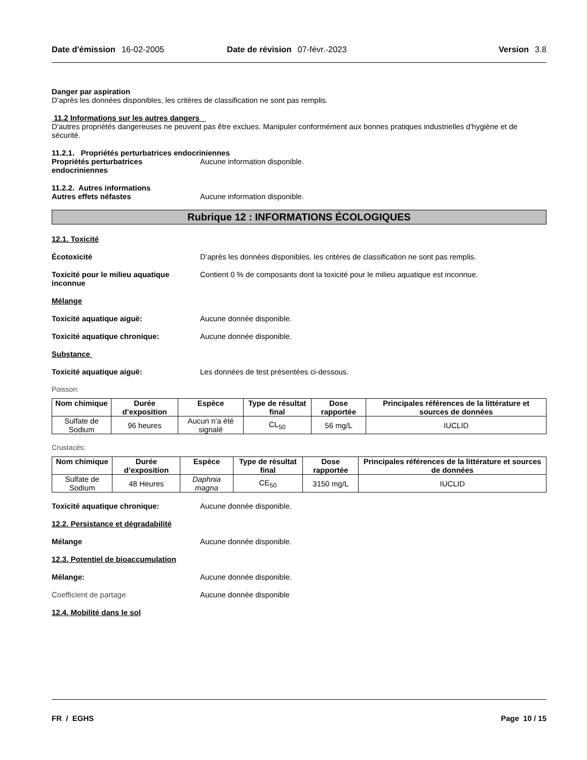Date d'émission 16-02-2005 Date de révision 07-févr.-2023 Version 3.8
Danger par aspiration
D’après les données disponibles, les critères de classification ne sont pas remplis.
11.2 Informations sur les autres dangers
D'autres propriétés dangereuses ne peuvent pas être exclues. Manipuler conformément aux bonnes pratiques industrielles d'hygiène et de sécurité.
11.2.1. Propriétés perturbatrices endocriniennes
Propriétés perturbatrices endocriniennes Aucune information disponible.
11.2.2. Autres informations
Autres effets néfastes Aucune information disponible.
Rubrique 12 : INFORMATIONS ÉCOLOGIQUES
12.1. Toxicité
Écotoxicité D’après les données disponibles, les critères de classification ne sont pas remplis.
Toxicité pour le milieu aquatique inconnue Contient 0 % de composants dont la toxicité pour le milieu aquatique est inconnue.
Mélange
Toxicité aquatique aiguë: Aucune donnée disponible.
Toxicité aquatique chronique: Aucune donnée disponible.
Substance
Toxicité aquatique aiguë: Les données de test présentées ci-dessous.
Poisson:
| Nom chimique | Durée d’exposition | Espèce | Type de résultat final | Dose rapportée | Principales références de la littérature et sources de données |
| --- | --- | --- | --- | --- | --- |
| Sulfate de Sodium | 96 heures | Aucun n'a été signalé | CL<sub>50</sub> | 56 mg/L | IUCLID |
Crustacés:
| Nom chimique | Durée d’exposition | Espèce | Type de résultat final | Dose rapportée | Principales références de la littérature et sources de données |
| --- | --- | --- | --- | --- | --- |
| Sulfate de Sodium | 48 Heures | Daphnia magna | CE<sub>50</sub> | 3150 mg/L | IUCLID |
Toxicité aquatique chronique: Aucune donnée disponible.
12.2. Persistance et dégradabilité
Mélange Aucune donnée disponible.
12.3. Potentiel de bioaccumulation
Mélange: Aucune donnée disponible.
Coefficient de partage Aucune donnée disponible
12.4. Mobilité dans le sol
FR / EGHS Page 10 / 15